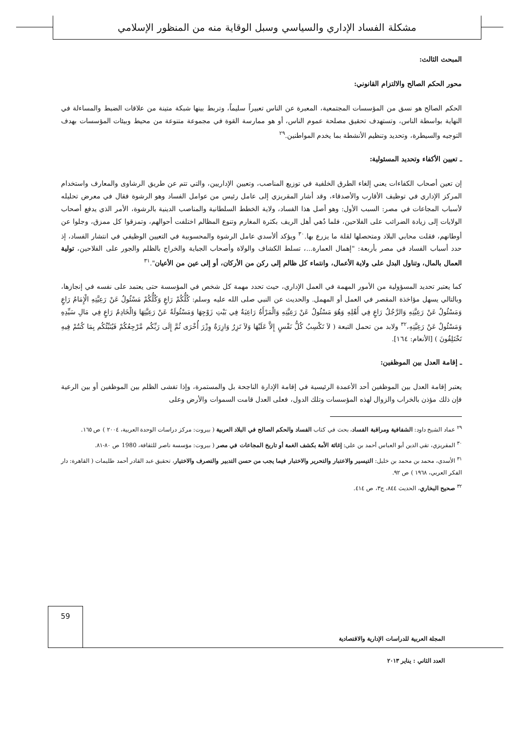مشكلة الفساد الإداري والسياسي وسبل الوقاية منه من المنظور الإسلامي
المبحث الثالث:
محور الحكم الصالح والالتزام القانوني:
الحكم الصالح هو نسق من المؤسسات المجتمعية، المعبرة عن الناس تعبيراً سليماً، وتربط بينها شبكة متينة من علاقات الضبط والمساءلة في النهاية بواسطة الناس، وتستهدف تحقيق مصلحة عموم الناس، أو هو ممارسة القوة في مجموعة متنوعة من محيط وبيئات المؤسسات بهدف التوجيه والسيطرة، وتحديد وتنظيم الأنشطة بما يخدم المواطنين.<sup>٢٩</sup>
ـ تعيين الأكفاء وتحديد المسئولية:
إن تعين أصحاب الكفاءات يعني إلغاء الطرق الخلفية في توزيع المناصب، وتعيين الإداريين، والتي تتم عن طريق الرشاوى والمعارف واستخدام المركز الإداري في توظيف الأقارب والأصدقاء، وقد أشار المقريزي إلى عامل رئيس من عوامل الفساد وهو الرشوة فقال في معرض تحليله لأسباب المجاعات في مصر: السبب الأول: وهو أصل هذا الفساد، ولاية الخطط السلطانية والمناصب الدينية بالرشوة، الأمر الذي يدفع أصحاب الولايات إلى زيادة الضرائب على الفلاحين، فلما دُهي أهل الريف بكثرة المغارم وتنوع المظالم اختلفت أحوالهم، وتمزقوا كل ممزق، وجلوا عن أوطانهم، فقلت محابي البلاد ومتحصلها لقلة ما يزرع بها.<sup>٣٠</sup> ويؤكد ألأسدي عامل الرشوة والمحسوبية في التعيين الوظيفي في انتشار الفساد، إذ حدد أسباب الفساد في مصر بأربعة: "إهمال العمارة...، تسلط الكشاف والولاة وأصحاب الجباية والخراج بالظلم والجور على الفلاحين، تولية العمال بالمال، وتناول البدل على ولاية الأعمال، وانتماء كل ظالم إلى ركن من الأركان، أو إلى عين من الأعيان".<sup>٣١</sup>
كما يعتبر تحديد المسؤولية من الأمور المهمة في العمل الإداري، حيث تحدد مهمة كل شخص في المؤسسة حتى يعتمد على نفسه في إنجازها، وبالتالي يسهل مؤاخذة المقصر في العمل أو المهمل. والحديث عن النبي صلى الله عليه وسلم: كُلُّكُمْ رَاعٍ وَكُلُّكُمْ مَسْئُولٌ عَنْ رَعِيَّتِهِ الْإِمَامُ رَاعٍ وَمَسْئُولٌ عَنْ رَعِيَّتِهِ وَالرَّجُلُ رَاعٍ فِي أَهْلِهِ وَهُوَ مَسْئُولٌ عَنْ رَعِيَّتِهِ وَالْمَرْأَةُ رَاعِيَةٌ فِي بَيْتِ زَوْجِهَا وَمَسْئُولَةٌ عَنْ رَعِيَّتِهَا وَالْخَادِمُ رَاعٍ فِي مَالِ سَيِّدِهِ وَمَسْئُولٌ عَنْ رَعِيَّتِهِ،<sup>٣٢</sup> ولابد من تحمل التبعة ( لاَ تَكْسِبُ كُلُّ نَفْسٍ إِلاَّ عَلَيْهَا وَلاَ تَزِرُ وَازِرَةٌ وِزْرَ أُخْرَى ثُمَّ إِلَى رَبِّكُم مَّرْجِعُكُمْ فَيُنَبِّئُكُم بِمَا كُنتُمْ فِيهِ تَخْتَلِفُونَ ) [الأنعام: ١٦٤].
ـ إقامة العدل بين الموظفين:
يعتبر إقامة العدل بين الموظفين أحد الأعمدة الرئيسية في إقامة الإدارة الناجحة بل والمستمرة، وإذا تفشى الظلم بين الموظفين أو بين الرعية فإن ذلك مؤذن بالخراب والزوال لهذه المؤسسات وتلك الدول، فعلى العدل قامت السموات والأرض وعلى
<sup>٢٩</sup> عماد الشيخ داود: الشفافية ومراقبة الفساد، بحث في كتاب الفساد والحكم الصالح في البلاد العربية ( بيروت: مركز دراسات الوحدة العربية، ٢٠٠٤ ) ص ١٦٥.
<sup>٣٠</sup> المقريزي، تقي الدين أبو العباس أحمد بن علي: إغاثة الأمة بكشف الغمة أو تاريخ المجاعات في مصر ( بيروت: مؤسسة ناصر للثقافة، 1980 ص ٨٠-٨١.
<sup>٣١</sup> الأسدي، محمد بن محمد بن خليل: التيسير والاعتبار والتحرير والاختبار فيما يجب من حسن التدبير والتصرف والاختيار، تحقيق عبد القادر أحمد طليمات ( القاهرة: دار الفكر العربي، ١٩٦٨ ) ص ٩٢.
<sup>٣٢</sup> صحيح البخاري، الحديث ٨٤٤، ج٣، ص ٤١٤.
59
المجلة العربية للدراسات الإدارية والاقتصادية
العدد الثاني : يناير ٢٠١٣